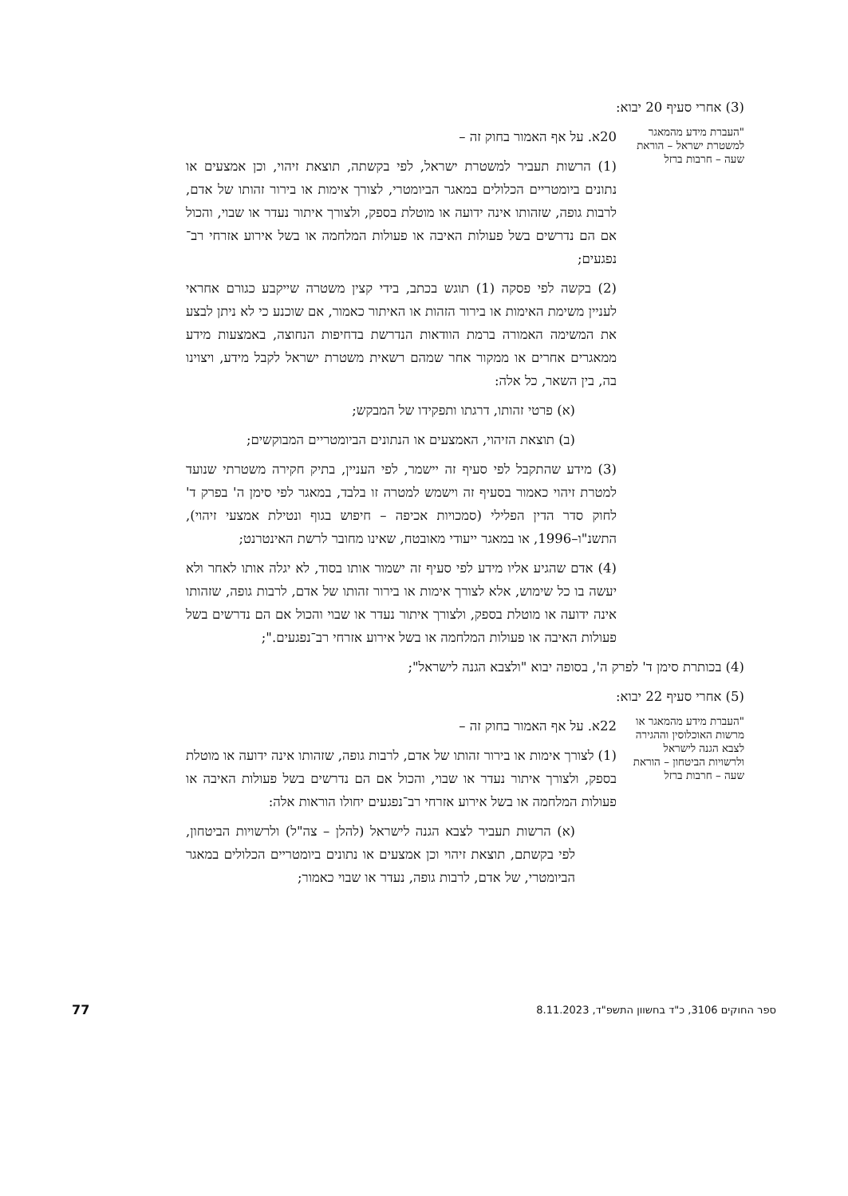(3) אחרי סעיף 20 יבוא:
"העברת מידע מהמאגר למשטרת ישראל – הוראת שעה – חרבות ברזל
20א. על אף האמור בחוק זה –
(1) הרשות תעביר למשטרת ישראל, לפי בקשתה, תוצאת זיהוי, וכן אמצעים או נתונים ביומטריים הכלולים במאגר הביומטרי, לצורך אימות או בירור זהותו של אדם, לרבות גופה, שזהותו אינה ידועה או מוטלת בספק, ולצורך איתור נעדר או שבוי, והכול אם הם נדרשים בשל פעולות האיבה או פעולות המלחמה או בשל אירוע אזרחי רב־נפגעים;
(2) בקשה לפי פסקה (1) תוגש בכתב, בידי קצין משטרה שייקבע כגורם אחראי לעניין משימת האימות או בירור הזהות או האיתור כאמור, אם שוכנע כי לא ניתן לבצע את המשימה האמורה ברמת הוודאות הנדרשת בדחיפות הנחוצה, באמצעות מידע ממאגרים אחרים או ממקור אחר שמהם רשאית משטרת ישראל לקבל מידע, ויצוינו בה, בין השאר, כל אלה:
(א) פרטי זהותו, דרגתו ותפקידו של המבקש;
(ב) תוצאת הזיהוי, האמצעים או הנתונים הביומטריים המבוקשים;
(3) מידע שהתקבל לפי סעיף זה יישמר, לפי העניין, בתיק חקירה משטרתי שנועד למטרת זיהוי כאמור בסעיף זה וישמש למטרה זו בלבד, במאגר לפי סימן ה' בפרק ד' לחוק סדר הדין הפלילי (סמכויות אכיפה – חיפוש בגוף ונטילת אמצעי זיהוי), התשנ"ו–1996, או במאגר ייעודי מאובטח, שאינו מחובר לרשת האינטרנט;
(4) אדם שהגיע אליו מידע לפי סעיף זה ישמור אותו בסוד, לא יגלה אותו לאחר ולא יעשה בו כל שימוש, אלא לצורך אימות או בירור זהותו של אדם, לרבות גופה, שזהותו אינה ידועה או מוטלת בספק, ולצורך איתור נעדר או שבוי והכול אם הם נדרשים בשל פעולות האיבה או פעולות המלחמה או בשל אירוע אזרחי רב־נפגעים.";
(4) בכותרת סימן ד' לפרק ה', בסופה יבוא "ולצבא הגנה לישראל";
(5) אחרי סעיף 22 יבוא:
"העברת מידע מהמאגר או מרשות האוכלוסין וההגירה לצבא הגנה לישראל ולרשויות הביטחון – הוראת שעה – חרבות ברזל
22א. על אף האמור בחוק זה –
(1) לצורך אימות או בירור זהותו של אדם, לרבות גופה, שזהותו אינה ידועה או מוטלת בספק, ולצורך איתור נעדר או שבוי, והכול אם הם נדרשים בשל פעולות האיבה או פעולות המלחמה או בשל אירוע אזרחי רב־נפגעים יחולו הוראות אלה:
(א) הרשות תעביר לצבא הגנה לישראל (להלן – צה"ל) ולרשויות הביטחון, לפי בקשתם, תוצאת זיהוי וכן אמצעים או נתונים ביומטריים הכלולים במאגר הביומטרי, של אדם, לרבות גופה, נעדר או שבוי כאמור;
ספר החוקים 3106, כ"ד בחשוון התשפ"ד, 8.11.2023 77